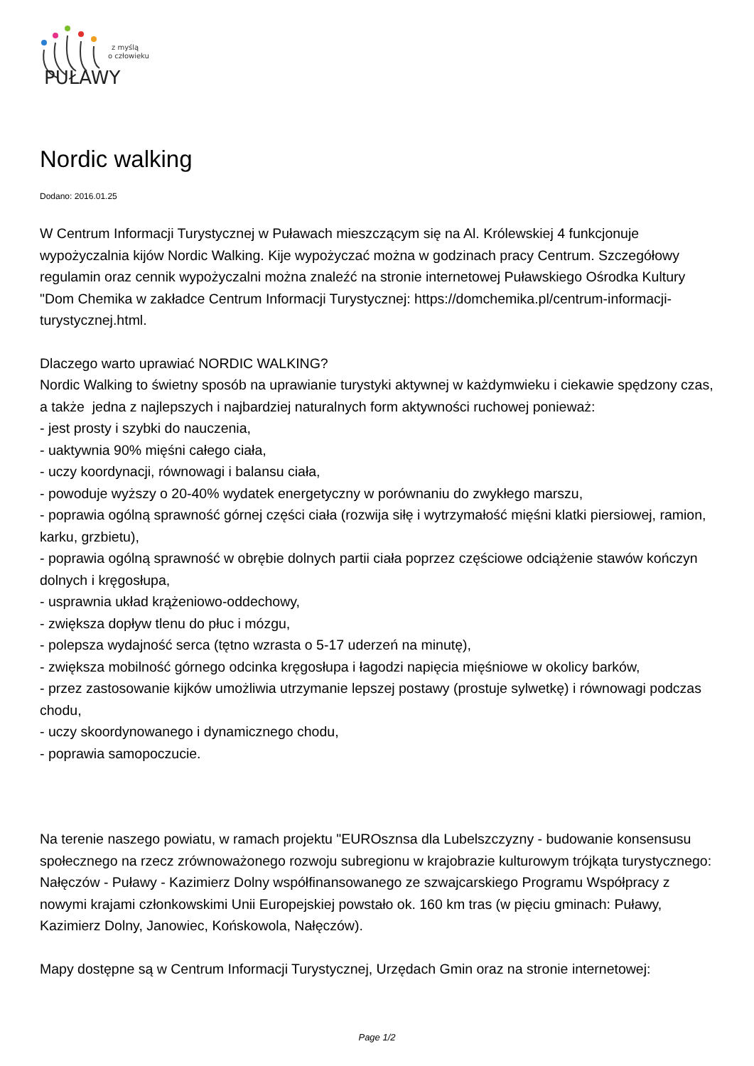z myślą
o człowieku
PUŁAWY
Nordic walking
Dodano: 2016.01.25
W Centrum Informacji Turystycznej w Puławach mieszczącym się na Al. Królewskiej 4 funkcjonuje wypożyczalnia kijów Nordic Walking. Kije wypożyczać można w godzinach pracy Centrum. Szczegółowy regulamin oraz cennik wypożyczalni można znaleźć na stronie internetowej Puławskiego Ośrodka Kultury "Dom Chemika w zakładce Centrum Informacji Turystycznej: https://domchemika.pl/centrum-informacji-turystycznej.html.
Dlaczego warto uprawiać NORDIC WALKING?
Nordic Walking to świetny sposób na uprawianie turystyki aktywnej w każdymwieku i ciekawie spędzony czas, a także jedna z najlepszych i najbardziej naturalnych form aktywności ruchowej ponieważ:
- jest prosty i szybki do nauczenia,
- uaktywnia 90% mięśni całego ciała,
- uczy koordynacji, równowagi i balansu ciała,
- powoduje wyższy o 20-40% wydatek energetyczny w porównaniu do zwykłego marszu,
- poprawia ogólną sprawność górnej części ciała (rozwija siłę i wytrzymałość mięśni klatki piersiowej, ramion, karku, grzbietu),
- poprawia ogólną sprawność w obrębie dolnych partii ciała poprzez częściowe odciążenie stawów kończyn dolnych i kręgosłupa,
- usprawnia układ krążeniowo-oddechowy,
- zwiększa dopływ tlenu do płuc i mózgu,
- polepsza wydajność serca (tętno wzrasta o 5-17 uderzeń na minutę),
- zwiększa mobilność górnego odcinka kręgosłupa i łagodzi napięcia mięśniowe w okolicy barków,
- przez zastosowanie kijków umożliwia utrzymanie lepszej postawy (prostuje sylwetkę) i równowagi podczas chodu,
- uczy skoordynowanego i dynamicznego chodu,
- poprawia samopoczucie.
Na terenie naszego powiatu, w ramach projektu "EUROsznsa dla Lubelszczyzny - budowanie konsensusu społecznego na rzecz zrównoważonego rozwoju subregionu w krajobrazie kulturowym trójkąta turystycznego: Nałęczów - Puławy - Kazimierz Dolny współfinansowanego ze szwajcarskiego Programu Współpracy z nowymi krajami członkowskimi Unii Europejskiej powstało ok. 160 km tras (w pięciu gminach: Puławy, Kazimierz Dolny, Janowiec, Końskowola, Nałęczów).
Mapy dostępne są w Centrum Informacji Turystycznej, Urzędach Gmin oraz na stronie internetowej:
Page 1/2